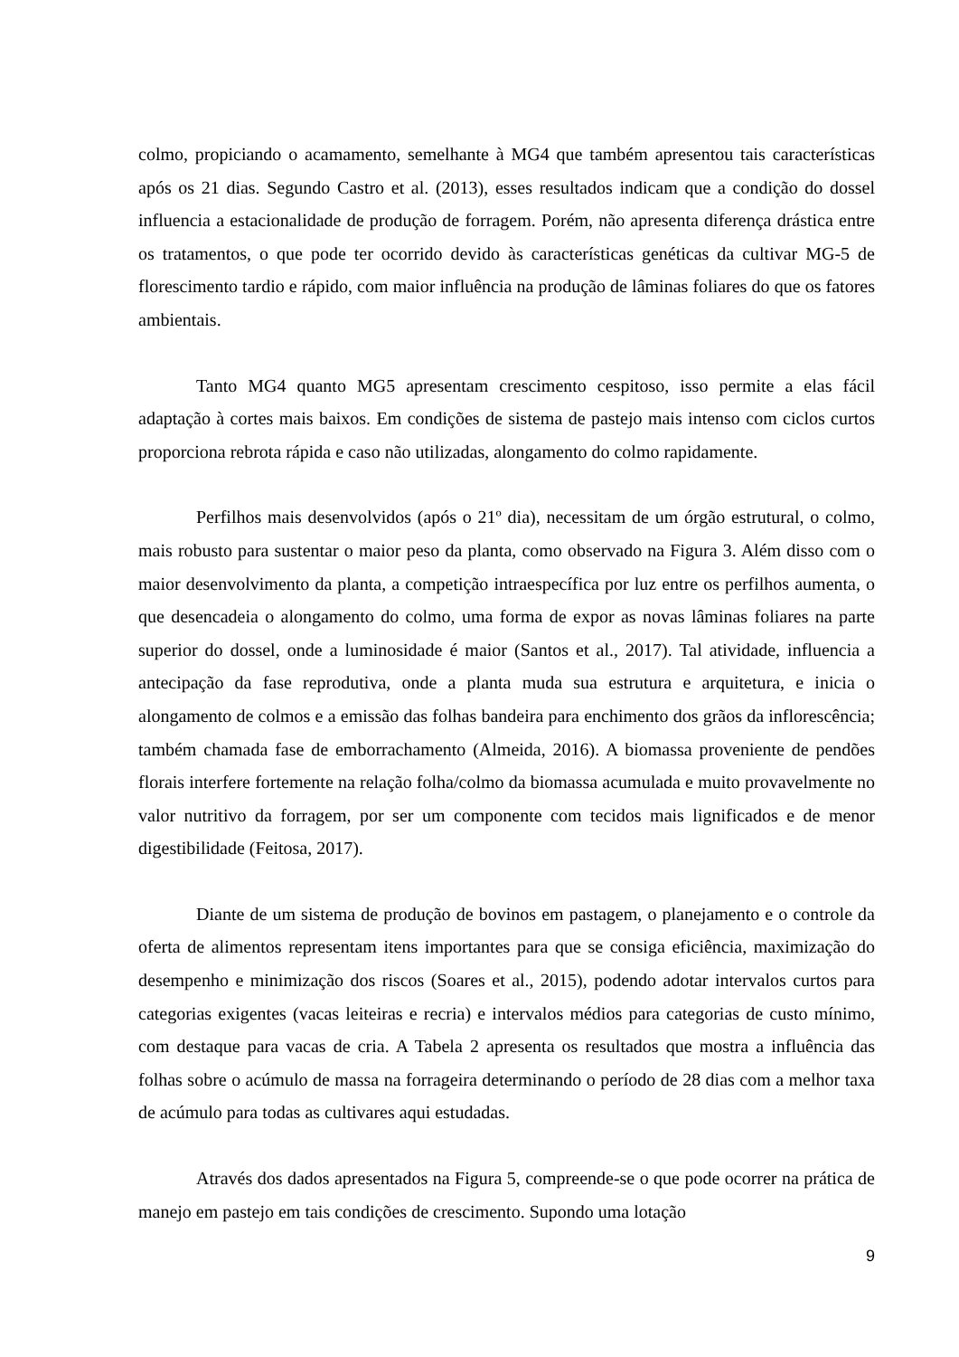colmo, propiciando o acamamento, semelhante à MG4 que também apresentou tais características após os 21 dias. Segundo Castro et al. (2013), esses resultados indicam que a condição do dossel influencia a estacionalidade de produção de forragem. Porém, não apresenta diferença drástica entre os tratamentos, o que pode ter ocorrido devido às características genéticas da cultivar MG-5 de florescimento tardio e rápido, com maior influência na produção de lâminas foliares do que os fatores ambientais.
Tanto MG4 quanto MG5 apresentam crescimento cespitoso, isso permite a elas fácil adaptação à cortes mais baixos. Em condições de sistema de pastejo mais intenso com ciclos curtos proporciona rebrota rápida e caso não utilizadas, alongamento do colmo rapidamente.
Perfilhos mais desenvolvidos (após o 21º dia), necessitam de um órgão estrutural, o colmo, mais robusto para sustentar o maior peso da planta, como observado na Figura 3. Além disso com o maior desenvolvimento da planta, a competição intraespecífica por luz entre os perfilhos aumenta, o que desencadeia o alongamento do colmo, uma forma de expor as novas lâminas foliares na parte superior do dossel, onde a luminosidade é maior (Santos et al., 2017). Tal atividade, influencia a antecipação da fase reprodutiva, onde a planta muda sua estrutura e arquitetura, e inicia o alongamento de colmos e a emissão das folhas bandeira para enchimento dos grãos da inflorescência; também chamada fase de emborrachamento (Almeida, 2016). A biomassa proveniente de pendões florais interfere fortemente na relação folha/colmo da biomassa acumulada e muito provavelmente no valor nutritivo da forragem, por ser um componente com tecidos mais lignificados e de menor digestibilidade (Feitosa, 2017).
Diante de um sistema de produção de bovinos em pastagem, o planejamento e o controle da oferta de alimentos representam itens importantes para que se consiga eficiência, maximização do desempenho e minimização dos riscos (Soares et al., 2015), podendo adotar intervalos curtos para categorias exigentes (vacas leiteiras e recria) e intervalos médios para categorias de custo mínimo, com destaque para vacas de cria. A Tabela 2 apresenta os resultados que mostra a influência das folhas sobre o acúmulo de massa na forrageira determinando o período de 28 dias com a melhor taxa de acúmulo para todas as cultivares aqui estudadas.
Através dos dados apresentados na Figura 5, compreende-se o que pode ocorrer na prática de manejo em pastejo em tais condições de crescimento. Supondo uma lotação
9